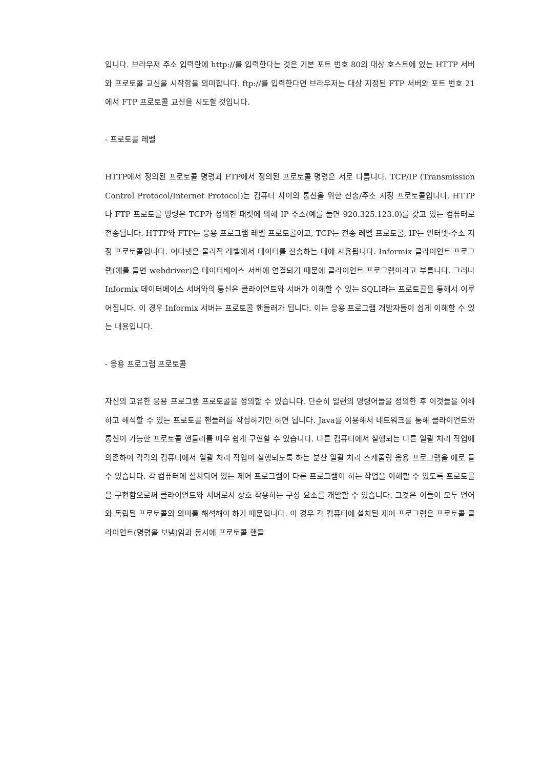입니다. 브라우저 주소 입력란에 http://를 입력한다는 것은 기본 포트 번호 80의 대상 호스트에 있는 HTTP 서버와 프로토콜 교신을 시작함을 의미합니다. ftp://를 입력한다면 브라우저는 대상 지정된 FTP 서버와 포트 번호 21에서 FTP 프로토콜 교신을 시도할 것입니다.
- 프로토콜 레벨
HTTP에서 정의된 프로토콜 명령과 FTP에서 정의된 프로토콜 명령은 서로 다릅니다. TCP/IP (Transmission Control Protocol/Internet Protocol)는 컴퓨터 사이의 통신을 위한 전송/주소 지정 프로토콜입니다. HTTP나 FTP 프로토콜 명령은 TCP가 정의한 패킷에 의해 IP 주소(예를 들면 920.325.123.0)를 갖고 있는 컴퓨터로 전송됩니다. HTTP와 FTP는 응용 프로그램 레벨 프로토콜이고, TCP는 전송 레벨 프로토콜, IP는 인터넷-주소 지정 프로토콜입니다. 이더넷은 물리적 레벨에서 데이터를 전송하는 데에 사용됩니다. Informix 클라이언트 프로그램(예를 들면 webdriver)은 데이터베이스 서버에 연결되기 때문에 클라이언트 프로그램이라고 부릅니다. 그러나 Informix 데이터베이스 서버와의 통신은 클라이언트와 서버가 이해할 수 있는 SQLI라는 프로토콜을 통해서 이루어집니다. 이 경우 Informix 서버는 프로토콜 핸들러가 됩니다. 이는 응용 프로그램 개발자들이 쉽게 이해할 수 있는 내용입니다.
- 응용 프로그램 프로토콜
자신의 고유한 응용 프로그램 프로토콜을 정의할 수 있습니다. 단순히 일련의 명령어들을 정의한 후 이것들을 이해하고 해석할 수 있는 프로토콜 핸들러를 작성하기만 하면 됩니다. Java를 이용해서 네트워크를 통해 클라이언트와 통신이 가능한 프로토콜 핸들러를 매우 쉽게 구현할 수 있습니다. 다른 컴퓨터에서 실행되는 다른 일괄 처리 작업에 의존하여 각각의 컴퓨터에서 일괄 처리 작업이 실행되도록 하는 분산 일괄 처리 스케줄링 응용 프로그램을 예로 들 수 있습니다. 각 컴퓨터에 설치되어 있는 제어 프로그램이 다른 프로그램이 하는 작업을 이해할 수 있도록 프로토콜을 구현함으로써 클라이언트와 서버로서 상호 작용하는 구성 요소를 개발할 수 있습니다. 그것은 이들이 모두 언어와 독립된 프로토콜의 의미를 해석해야 하기 때문입니다. 이 경우 각 컴퓨터에 설치된 제어 프로그램은 프로토콜 클라이언트(명령을 보냄)임과 동시에 프로토콜 핸들